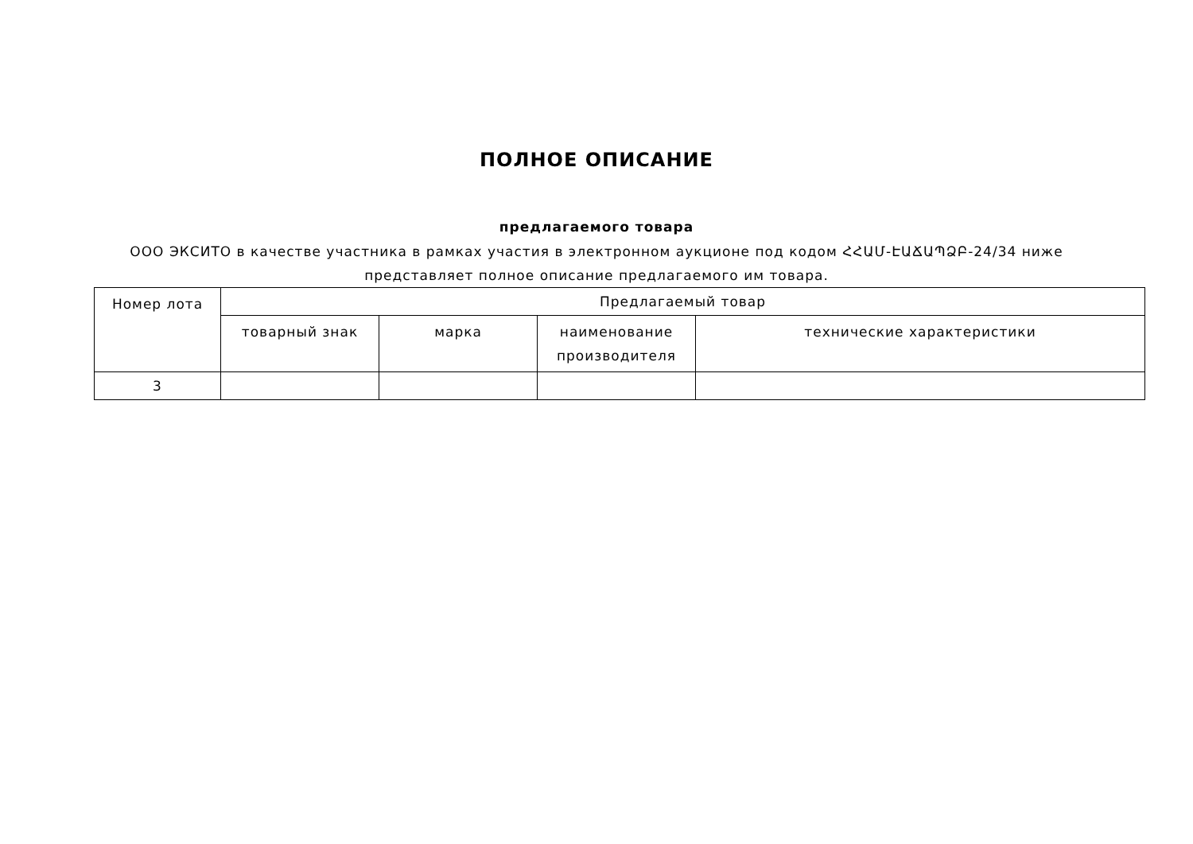ПОЛНОЕ ОПИСАНИЕ
предлагаемого товара
ООО ЭКСИТО в качестве участника в рамках участия в электронном аукционе под кодом ՀՀԱՄ-ԷԱՃԱՊՁԲ-24/34 ниже представляет полное описание предлагаемого им товара.
| Номер лота | Предлагаемый товар | | | |
| --- | --- | --- | --- | --- |
| | товарный знак | марка | наименование производителя | технические характеристики |
| 3 | | | | |